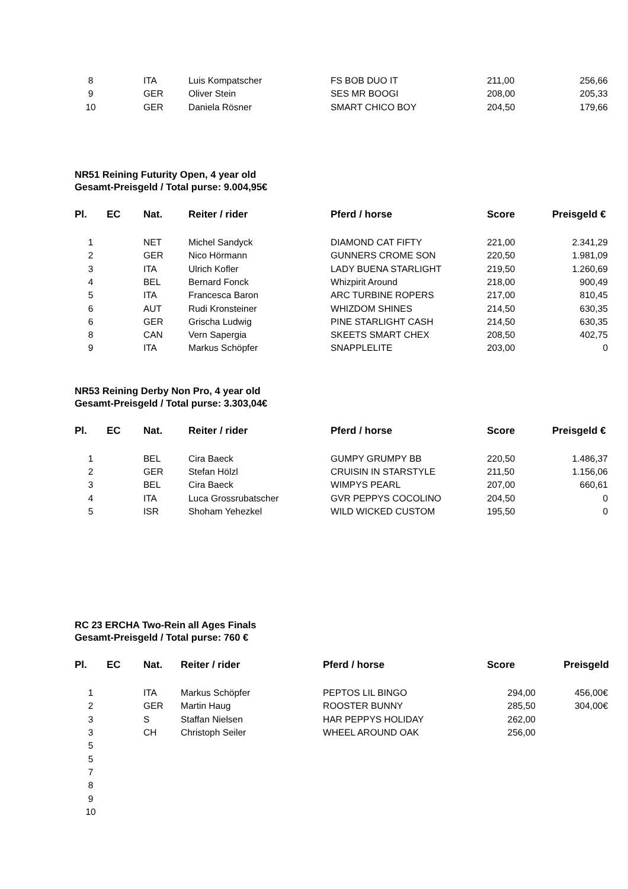| 8 | | ITA | Luis Kompatscher | FS BOB DUO IT | 211,00 | 256,66 |
| 9 | | GER | Oliver Stein | SES MR BOOGI | 208,00 | 205,33 |
| 10 | | GER | Daniela Rösner | SMART CHICO BOY | 204,50 | 179,66 |
NR51 Reining Futurity Open, 4 year old
Gesamt-Preisgeld / Total purse: 9.004,95€
| Pl. | EC | Nat. | Reiter / rider | Pferd / horse | Score | Preisgeld € |
| --- | --- | --- | --- | --- | --- | --- |
| 1 | | NET | Michel Sandyck | DIAMOND CAT FIFTY | 221,00 | 2.341,29 |
| 2 | | GER | Nico Hörmann | GUNNERS CROME SON | 220,50 | 1.981,09 |
| 3 | | ITA | Ulrich Kofler | LADY BUENA STARLIGHT | 219,50 | 1.260,69 |
| 4 | | BEL | Bernard Fonck | Whizpirit Around | 218,00 | 900,49 |
| 5 | | ITA | Francesca Baron | ARC TURBINE ROPERS | 217,00 | 810,45 |
| 6 | | AUT | Rudi Kronsteiner | WHIZDOM SHINES | 214,50 | 630,35 |
| 6 | | GER | Grischa Ludwig | PINE STARLIGHT CASH | 214,50 | 630,35 |
| 8 | | CAN | Vern Sapergia | SKEETS SMART CHEX | 208,50 | 402,75 |
| 9 | | ITA | Markus Schöpfer | SNAPPLELITE | 203,00 | 0 |
NR53 Reining Derby Non Pro, 4 year old
Gesamt-Preisgeld / Total purse: 3.303,04€
| Pl. | EC | Nat. | Reiter / rider | Pferd / horse | Score | Preisgeld € |
| --- | --- | --- | --- | --- | --- | --- |
| 1 | | BEL | Cira Baeck | GUMPY GRUMPY BB | 220,50 | 1.486,37 |
| 2 | | GER | Stefan Hölzl | CRUISIN IN STARSTYLE | 211,50 | 1.156,06 |
| 3 | | BEL | Cira Baeck | WIMPYS PEARL | 207,00 | 660,61 |
| 4 | | ITA | Luca Grossrubatscher | GVR PEPPYS COCOLINO | 204,50 | 0 |
| 5 | | ISR | Shoham Yehezkel | WILD WICKED CUSTOM | 195,50 | 0 |
RC 23 ERCHA Two-Rein all Ages Finals
Gesamt-Preisgeld / Total purse: 760 €
| Pl. | EC | Nat. | Reiter / rider | Pferd / horse | Score | Preisgeld |
| --- | --- | --- | --- | --- | --- | --- |
| 1 | | ITA | Markus Schöpfer | PEPTOS LIL BINGO | 294,00 | 456,00€ |
| 2 | | GER | Martin Haug | ROOSTER BUNNY | 285,50 | 304,00€ |
| 3 | | S | Staffan Nielsen | HAR PEPPYS HOLIDAY | 262,00 | |
| 3 | | CH | Christoph Seiler | WHEEL AROUND OAK | 256,00 | |
| 5 | | | | | | |
| 5 | | | | | | |
| 7 | | | | | | |
| 8 | | | | | | |
| 9 | | | | | | |
| 10 | | | | | | |